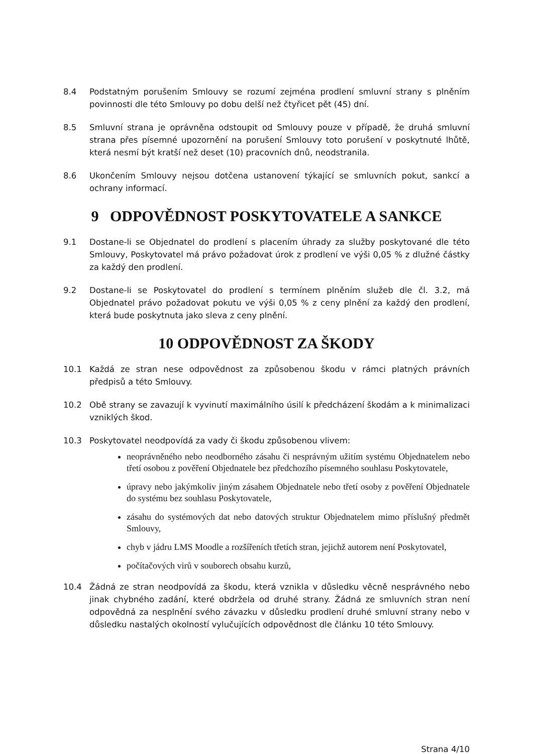8.4 Podstatným porušením Smlouvy se rozumí zejména prodlení smluvní strany s plněním povinnosti dle této Smlouvy po dobu delší než čtyřicet pět (45) dní.
8.5 Smluvní strana je oprávněna odstoupit od Smlouvy pouze v případě, že druhá smluvní strana přes písemné upozornění na porušení Smlouvy toto porušení v poskytnuté lhůtě, která nesmí být kratší než deset (10) pracovních dnů, neodstranila.
8.6 Ukončením Smlouvy nejsou dotčena ustanovení týkající se smluvních pokut, sankcí a ochrany informací.
9 ODPOVĚDNOST POSKYTOVATELE A SANKCE
9.1 Dostane-li se Objednatel do prodlení s placením úhrady za služby poskytované dle této Smlouvy, Poskytovatel má právo požadovat úrok z prodlení ve výši 0,05 % z dlužné částky za každý den prodlení.
9.2 Dostane-li se Poskytovatel do prodlení s termínem plněním služeb dle čl. 3.2, má Objednatel právo požadovat pokutu ve výši 0,05 % z ceny plnění za každý den prodlení, která bude poskytnuta jako sleva z ceny plnění.
10 ODPOVĚDNOST ZA ŠKODY
10.1 Každá ze stran nese odpovědnost za způsobenou škodu v rámci platných právních předpisů a této Smlouvy.
10.2 Obě strany se zavazují k vyvinutí maximálního úsilí k předcházení škodám a k minimalizaci vzniklých škod.
10.3 Poskytovatel neodpovídá za vady či škodu způsobenou vlivem:
neoprávněného nebo neodborného zásahu či nesprávným užitím systému Objednatelem nebo třetí osobou z pověření Objednatele bez předchozího písemného souhlasu Poskytovatele,
úpravy nebo jakýmkoliv jiným zásahem Objednatele nebo třetí osoby z pověření Objednatele do systému bez souhlasu Poskytovatele,
zásahu do systémových dat nebo datových struktur Objednatelem mimo příslušný předmět Smlouvy,
chyb v jádru LMS Moodle a rozšířeních třetích stran, jejichž autorem není Poskytovatel,
počítačových virů v souborech obsahu kurzů,
10.4 Žádná ze stran neodpovídá za škodu, která vznikla v důsledku věcně nesprávného nebo jinak chybného zadání, které obdržela od druhé strany. Žádná ze smluvních stran není odpovědná za nesplnění svého závazku v důsledku prodlení druhé smluvní strany nebo v důsledku nastalých okolností vylučujících odpovědnost dle článku 10 této Smlouvy.
Strana 4/10